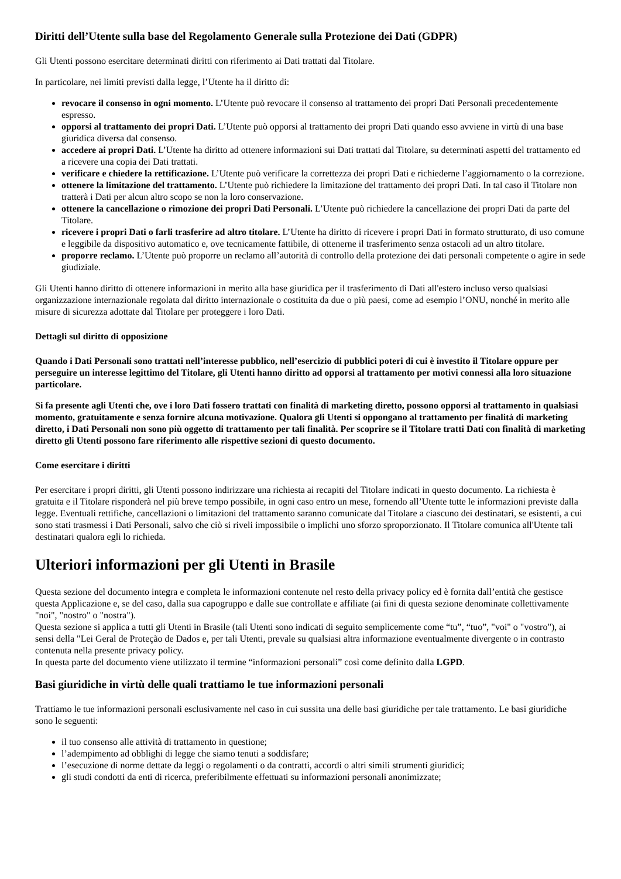Diritti dell’Utente sulla base del Regolamento Generale sulla Protezione dei Dati (GDPR)
Gli Utenti possono esercitare determinati diritti con riferimento ai Dati trattati dal Titolare.
In particolare, nei limiti previsti dalla legge, l’Utente ha il diritto di:
revocare il consenso in ogni momento. L’Utente può revocare il consenso al trattamento dei propri Dati Personali precedentemente espresso.
opporsi al trattamento dei propri Dati. L’Utente può opporsi al trattamento dei propri Dati quando esso avviene in virtù di una base giuridica diversa dal consenso.
accedere ai propri Dati. L’Utente ha diritto ad ottenere informazioni sui Dati trattati dal Titolare, su determinati aspetti del trattamento ed a ricevere una copia dei Dati trattati.
verificare e chiedere la rettificazione. L’Utente può verificare la correttezza dei propri Dati e richiederne l’aggiornamento o la correzione.
ottenere la limitazione del trattamento. L’Utente può richiedere la limitazione del trattamento dei propri Dati. In tal caso il Titolare non tratterà i Dati per alcun altro scopo se non la loro conservazione.
ottenere la cancellazione o rimozione dei propri Dati Personali. L’Utente può richiedere la cancellazione dei propri Dati da parte del Titolare.
ricevere i propri Dati o farli trasferire ad altro titolare. L’Utente ha diritto di ricevere i propri Dati in formato strutturato, di uso comune e leggibile da dispositivo automatico e, ove tecnicamente fattibile, di ottenerne il trasferimento senza ostacoli ad un altro titolare.
proporre reclamo. L’Utente può proporre un reclamo all’autorità di controllo della protezione dei dati personali competente o agire in sede giudiziale.
Gli Utenti hanno diritto di ottenere informazioni in merito alla base giuridica per il trasferimento di Dati all'estero incluso verso qualsiasi organizzazione internazionale regolata dal diritto internazionale o costituita da due o più paesi, come ad esempio l’ONU, nonché in merito alle misure di sicurezza adottate dal Titolare per proteggere i loro Dati.
Dettagli sul diritto di opposizione
Quando i Dati Personali sono trattati nell’interesse pubblico, nell’esercizio di pubblici poteri di cui è investito il Titolare oppure per perseguire un interesse legittimo del Titolare, gli Utenti hanno diritto ad opporsi al trattamento per motivi connessi alla loro situazione particolare.
Si fa presente agli Utenti che, ove i loro Dati fossero trattati con finalità di marketing diretto, possono opporsi al trattamento in qualsiasi momento, gratuitamente e senza fornire alcuna motivazione. Qualora gli Utenti si oppongano al trattamento per finalità di marketing diretto, i Dati Personali non sono più oggetto di trattamento per tali finalità. Per scoprire se il Titolare tratti Dati con finalità di marketing diretto gli Utenti possono fare riferimento alle rispettive sezioni di questo documento.
Come esercitare i diritti
Per esercitare i propri diritti, gli Utenti possono indirizzare una richiesta ai recapiti del Titolare indicati in questo documento. La richiesta è gratuita e il Titolare risponderà nel più breve tempo possibile, in ogni caso entro un mese, fornendo all’Utente tutte le informazioni previste dalla legge. Eventuali rettifiche, cancellazioni o limitazioni del trattamento saranno comunicate dal Titolare a ciascuno dei destinatari, se esistenti, a cui sono stati trasmessi i Dati Personali, salvo che ciò si riveli impossibile o implichi uno sforzo sproporzionato. Il Titolare comunica all'Utente tali destinatari qualora egli lo richieda.
Ulteriori informazioni per gli Utenti in Brasile
Questa sezione del documento integra e completa le informazioni contenute nel resto della privacy policy ed è fornita dall’entità che gestisce questa Applicazione e, se del caso, dalla sua capogruppo e dalle sue controllate e affiliate (ai fini di questa sezione denominate collettivamente "noi", "nostro" o "nostra").
Questa sezione si applica a tutti gli Utenti in Brasile (tali Utenti sono indicati di seguito semplicemente come “tu”, “tuo”, "voi" o "vostro"), ai sensi della "Lei Geral de Proteção de Dados e, per tali Utenti, prevale su qualsiasi altra informazione eventualmente divergente o in contrasto contenuta nella presente privacy policy.
In questa parte del documento viene utilizzato il termine “informazioni personali” così come definito dalla LGPD.
Basi giuridiche in virtù delle quali trattiamo le tue informazioni personali
Trattiamo le tue informazioni personali esclusivamente nel caso in cui sussita una delle basi giuridiche per tale trattamento. Le basi giuridiche sono le seguenti:
il tuo consenso alle attività di trattamento in questione;
l’adempimento ad obblighi di legge che siamo tenuti a soddisfare;
l’esecuzione di norme dettate da leggi o regolamenti o da contratti, accordi o altri simili strumenti giuridici;
gli studi condotti da enti di ricerca, preferibilmente effettuati su informazioni personali anonimizzate;